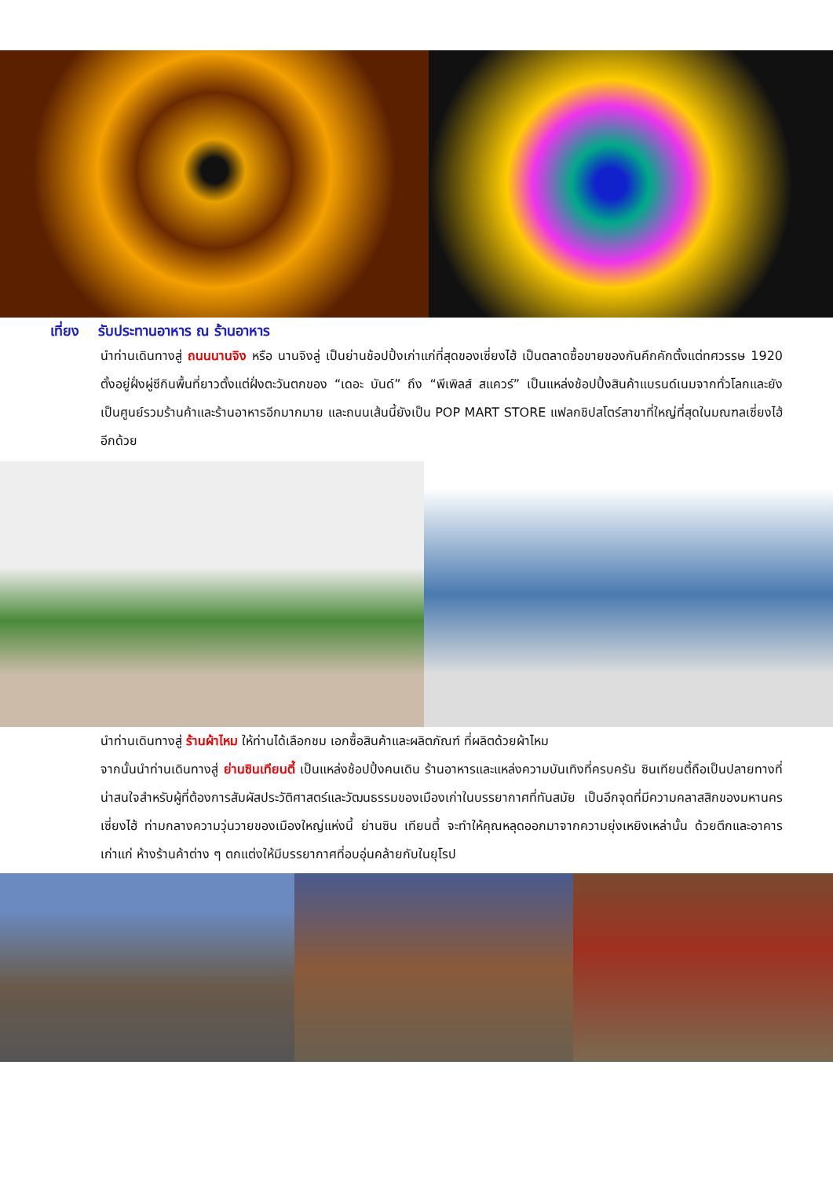เที่ยง รับประทานอาหาร ณ ร้านอาหาร
นำท่านเดินทางสู่ ถนนนานจิง หรือ นานจิงลู่ เป็นย่านช้อปปิ้งเก่าแก่ที่สุดของเซี่ยงไฮ้ เป็นตลาดซื้อขายของกันคึกคักตั้งแต่ทศวรรษ 1920 ตั้งอยู่ฝั่งผู่ซีกินพื้นที่ยาวตั้งแต่ฝั่งตะวันตกของ “เดอะ บันด์” ถึง “พีเพิลส์ สแควร์” เป็นแหล่งช้อปปิ้งสินค้าแบรนด์เนมจากทั่วโลกและยังเป็นศูนย์รวมร้านค้าและร้านอาหารอีกมากมาย และถนนเส้นนี้ยังเป็น POP MART STORE แฟลกชิปสโตร์สาขาที่ใหญ่ที่สุดในมณฑลเซี่ยงไฮ้อีกด้วย
นำท่านเดินทางสู่ ร้านผ้าไหม ให้ท่านได้เลือกชม เอกซื้อสินค้าและผลิตภัณฑ์ ที่ผลิตด้วยผ้าไหม
จากนั้นนำท่านเดินทางสู่ ย่านซินเทียนตี้ เป็นแหล่งช้อปปิ้งคนเดิน ร้านอาหารและแหล่งความบันเทิงที่ครบครัน ซินเทียนตี้ถือเป็นปลายทางที่น่าสนใจสำหรับผู้ที่ต้องการสัมผัสประวัติศาสตร์และวัฒนธรรมของเมืองเก่าในบรรยากาศที่ทันสมัย เป็นอีกจุดที่มีความคลาสสิกของมหานครเซี่ยงไฮ้ ท่ามกลางความวุ่นวายของเมืองใหญ่แห่งนี้ ย่านซิน เทียนตี้ จะทำให้คุณหลุดออกมาจากความยุ่งเหยิงเหล่านั้น ด้วยตึกและอาคารเก่าแก่ ห้างร้านค้าต่าง ๆ ตกแต่งให้มีบรรยากาศที่อบอุ่นคล้ายกับในยุโรป